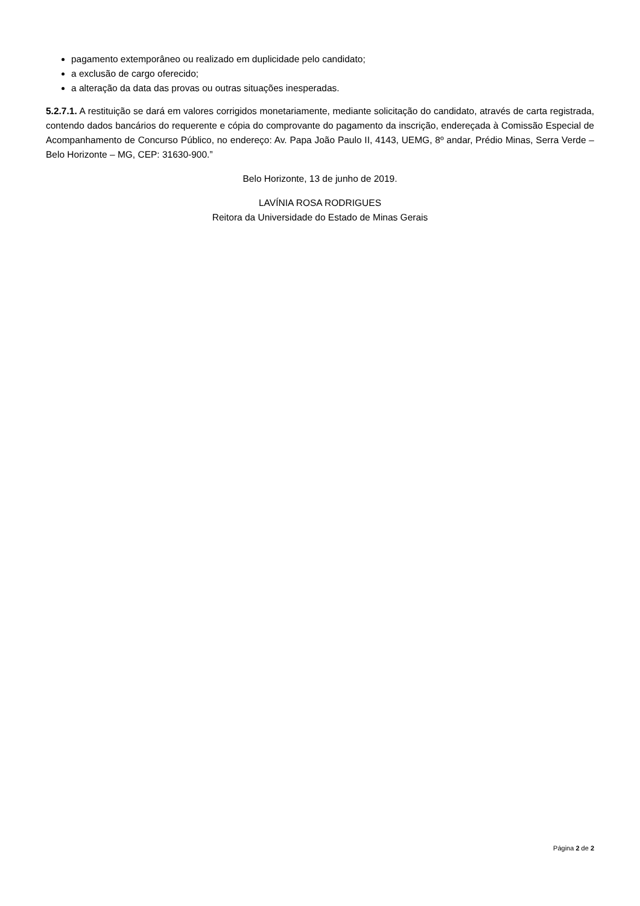pagamento extemporâneo ou realizado em duplicidade pelo candidato;
a exclusão de cargo oferecido;
a alteração da data das provas ou outras situações inesperadas.
5.2.7.1. A restituição se dará em valores corrigidos monetariamente, mediante solicitação do candidato, através de carta registrada, contendo dados bancários do requerente e cópia do comprovante do pagamento da inscrição, endereçada à Comissão Especial de Acompanhamento de Concurso Público, no endereço: Av. Papa João Paulo II, 4143, UEMG, 8º andar, Prédio Minas, Serra Verde – Belo Horizonte – MG, CEP: 31630-900.”
Belo Horizonte, 13 de junho de 2019.
LAVÍNIA ROSA RODRIGUES
Reitora da Universidade do Estado de Minas Gerais
Página 2 de 2